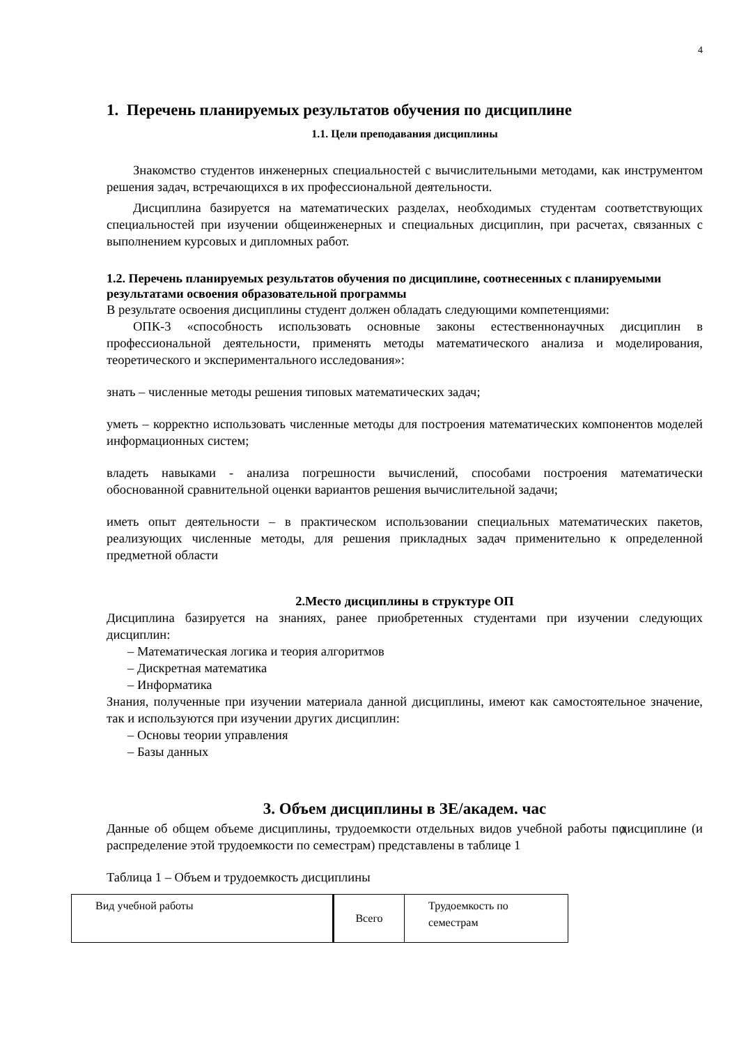4
1. Перечень планируемых результатов обучения по дисциплине
1.1. Цели преподавания дисциплины
Знакомство студентов инженерных специальностей с вычислительными методами, как инструментом решения задач, встречающихся в их профессиональной деятельности.
Дисциплина базируется на математических разделах, необходимых студентам соответствующих специальностей при изучении общеинженерных и специальных дисциплин, при расчетах, связанных с выполнением курсовых и дипломных работ.
1.2. Перечень планируемых результатов обучения по дисциплине, соотнесенных с планируемыми результатами освоения образовательной программы
В результате освоения дисциплины студент должен обладать следующими компетенциями:
ОПК-3 «способность использовать основные законы естественнонаучных дисциплин в профессиональной деятельности, применять методы математического анализа и моделирования, теоретического и экспериментального исследования»:
знать – численные методы решения типовых математических задач;
уметь – корректно использовать численные методы для построения математических компонентов моделей информационных систем;
владеть навыками - анализа погрешности вычислений, способами построения математически обоснованной сравнительной оценки вариантов решения вычислительной задачи;
иметь опыт деятельности – в практическом использовании специальных математических пакетов, реализующих численные методы, для решения прикладных задач применительно к определенной предметной области
2.Место дисциплины в структуре ОП
Дисциплина базируется на знаниях, ранее приобретенных студентами при изучении следующих дисциплин:
– Математическая логика и теория алгоритмов
– Дискретная математика
– Информатика
Знания, полученные при изучении материала данной дисциплины, имеют как самостоятельное значение, так и используются при изучении других дисциплин:
– Основы теории управления
– Базы данных
3. Объем дисциплины в ЗЕ/академ. час
Данные об общем объеме дисциплины, трудоемкости отдельных видов учебной работы по дисциплине (и распределение этой трудоемкости по семестрам) представлены в таблице 1
Таблица 1 – Объем и трудоемкость дисциплины
| Вид учебной работы | Всего | Трудоемкость по семестрам |